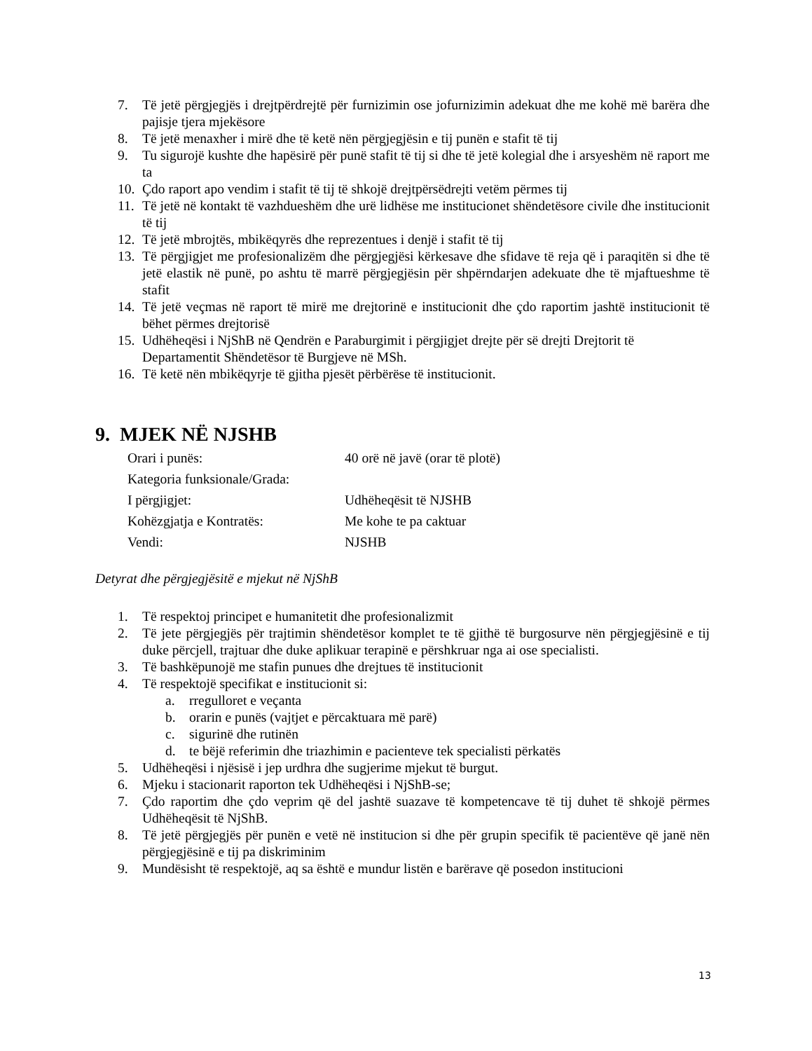7. Të jetë përgjegjës i drejtpërdrejtë për furnizimin ose jofurnizimin adekuat dhe me kohë më barëra dhe pajisje tjera mjekësore
8. Të jetë menaxher i mirë dhe të ketë nën përgjegjësin e tij punën e stafit të tij
9. Tu sigurojë kushte dhe hapësirë për punë stafit të tij si dhe të jetë kolegial dhe i arsyeshëm në raport me ta
10. Çdo raport apo vendim i stafit të tij të shkojë drejtpërsëdrejti vetëm përmes tij
11. Të jetë në kontakt të vazhdueshëm dhe urë lidhëse me institucionet shëndetësore civile dhe institucionit të tij
12. Të jetë mbrojtës, mbikëqyrës dhe reprezentues i denjë i stafit të tij
13. Të përgjigjet me profesionalizëm dhe përgjegjësi kërkesave dhe sfidave të reja që i paraqitën si dhe të jetë elastik në punë, po ashtu të marrë përgjegjësin për shpërndarjen adekuate dhe të mjaftueshme të stafit
14. Të jetë veçmas në raport të mirë me drejtorinë e institucionit dhe çdo raportim jashtë institucionit të bëhet përmes drejtorisë
15. Udhëheqësi i NjShB në Qendrën e Paraburgimit i përgjigjet drejte për së drejti Drejtorit të Departamentit Shëndetësor të Burgjeve në MSh.
16. Të ketë nën mbikëqyrje të gjitha pjesët përbërëse të institucionit.
9. MJEK NË NJSHB
Orari i punës: 40 orë në javë (orar të plotë)
Kategoria funksionale/Grada:
I përgjigjet: Udhëheqësit të NJSHB
Kohëzgjatja e Kontratës: Me kohe te pa caktuar
Vendi: NJSHB
Detyrat dhe përgjegjësitë e mjekut në NjShB
1. Të respektoj principet e humanitetit dhe profesionalizmit
2. Të jete përgjegjës për trajtimin shëndetësor komplet te të gjithë të burgosurve nën përgjegjësinë e tij duke përcjell, trajtuar dhe duke aplikuar terapinë e përshkruar nga ai ose specialisti.
3. Të bashkëpunojë me stafin punues dhe drejtues të institucionit
4. Të respektojë specifikat e institucionit si:
a. rregulloret e veçanta
b. orarin e punës (vajtjet e përcaktuara më parë)
c. sigurinë dhe rutinën
d. te bëjë referimin dhe triazhimin e pacienteve tek specialisti përkatës
5. Udhëheqësi i njësisë i jep urdhra dhe sugjerime mjekut të burgut.
6. Mjeku i stacionarit raporton tek Udhëheqësi i NjShB-se;
7. Çdo raportim dhe çdo veprim që del jashtë suazave të kompetencave të tij duhet të shkojë përmes Udhëheqësit të NjShB.
8. Të jetë përgjegjës për punën e vetë në institucion si dhe për grupin specifik të pacientëve që janë nën përgjegjësinë e tij pa diskriminim
9. Mundësisht të respektojë, aq sa është e mundur listën e barërave që posedon institucioni
13